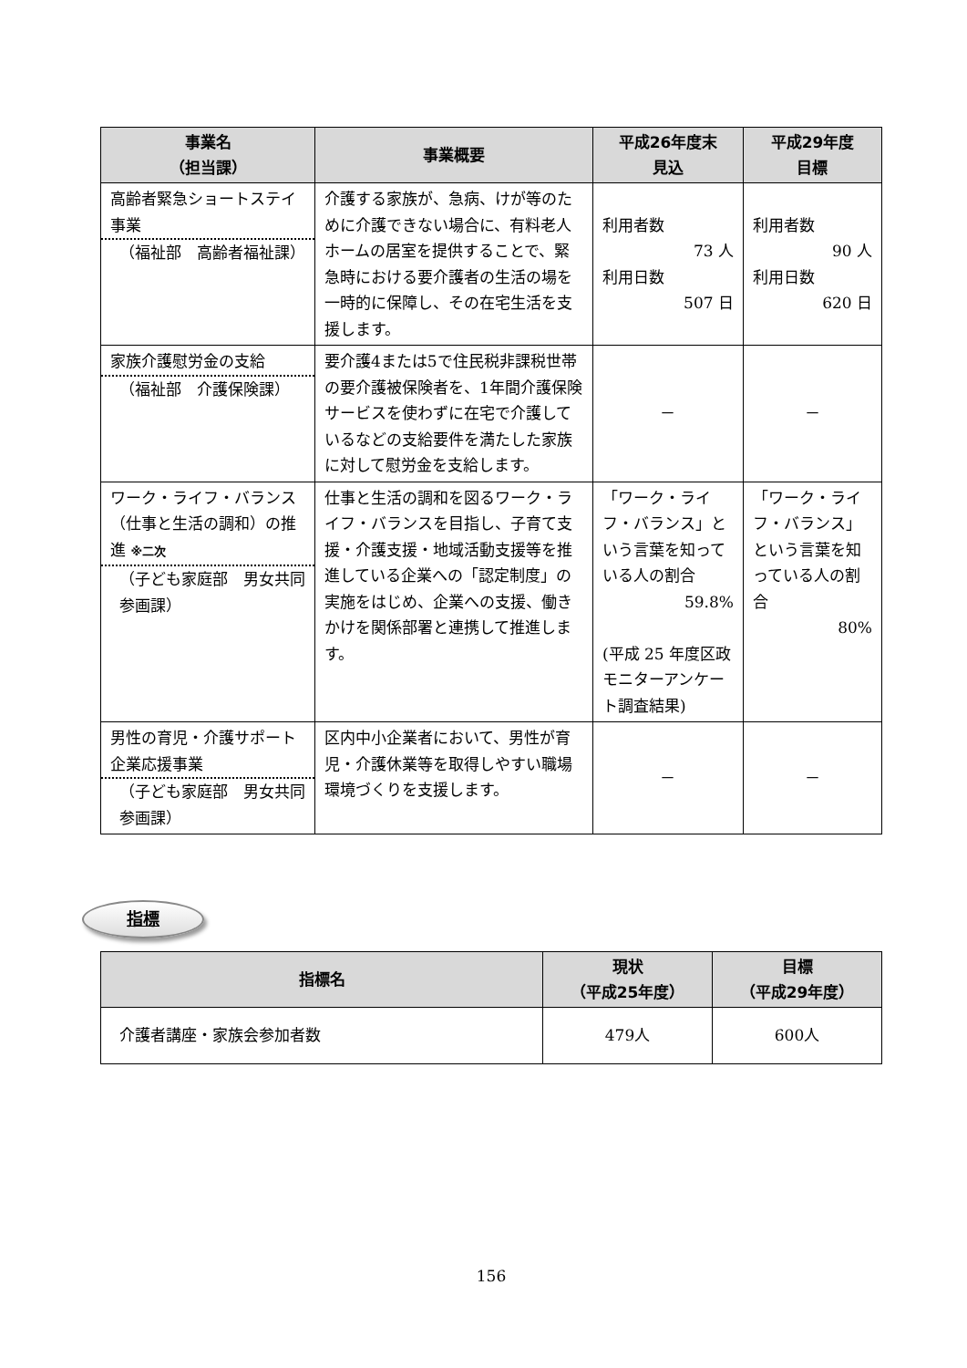| 事業名 （担当課） | 事業概要 | 平成26年度末 見込 | 平成29年度 目標 |
| --- | --- | --- | --- |
| 高齢者緊急ショートステイ事業 （福祉部 高齢者福祉課） | 介護する家族が、急病、けが等のために介護できない場合に、有料老人ホームの居室を提供することで、緊急時における要介護者の生活の場を一時的に保障し、その在宅生活を支援します。 | 利用者数 73 人 利用日数 507 日 | 利用者数 90 人 利用日数 620 日 |
| 家族介護慰労金の支給 （福祉部 介護保険課） | 要介護4または5で住民税非課税世帯の要介護被保険者を、1年間介護保険サービスを使わずに在宅で介護しているなどの支給要件を満たした家族に対して慰労金を支給します。 | － | － |
| ワーク・ライフ・バランス（仕事と生活の調和）の推進 ※二次 （子ども家庭部 男女共同参画課） | 仕事と生活の調和を図るワーク・ライフ・バランスを目指し、子育て支援・介護支援・地域活動支援等を推進している企業への「認定制度」の実施をはじめ、企業への支援、働きかけを関係部署と連携して推進します。 | 「ワーク・ライフ・バランス」という言葉を知っている人の割合 59.8% (平成 25 年度区政モニターアンケート調査結果) | 「ワーク・ライフ・バランス」という言葉を知っている人の割合 80% |
| 男性の育児・介護サポート企業応援事業 （子ども家庭部 男女共同参画課） | 区内中小企業者において、男性が育児・介護休業等を取得しやすい職場環境づくりを支援します。 | － | － |
指標
| 指標名 | 現状 （平成25年度） | 目標 （平成29年度） |
| --- | --- | --- |
| 介護者講座・家族会参加者数 | 479人 | 600人 |
156